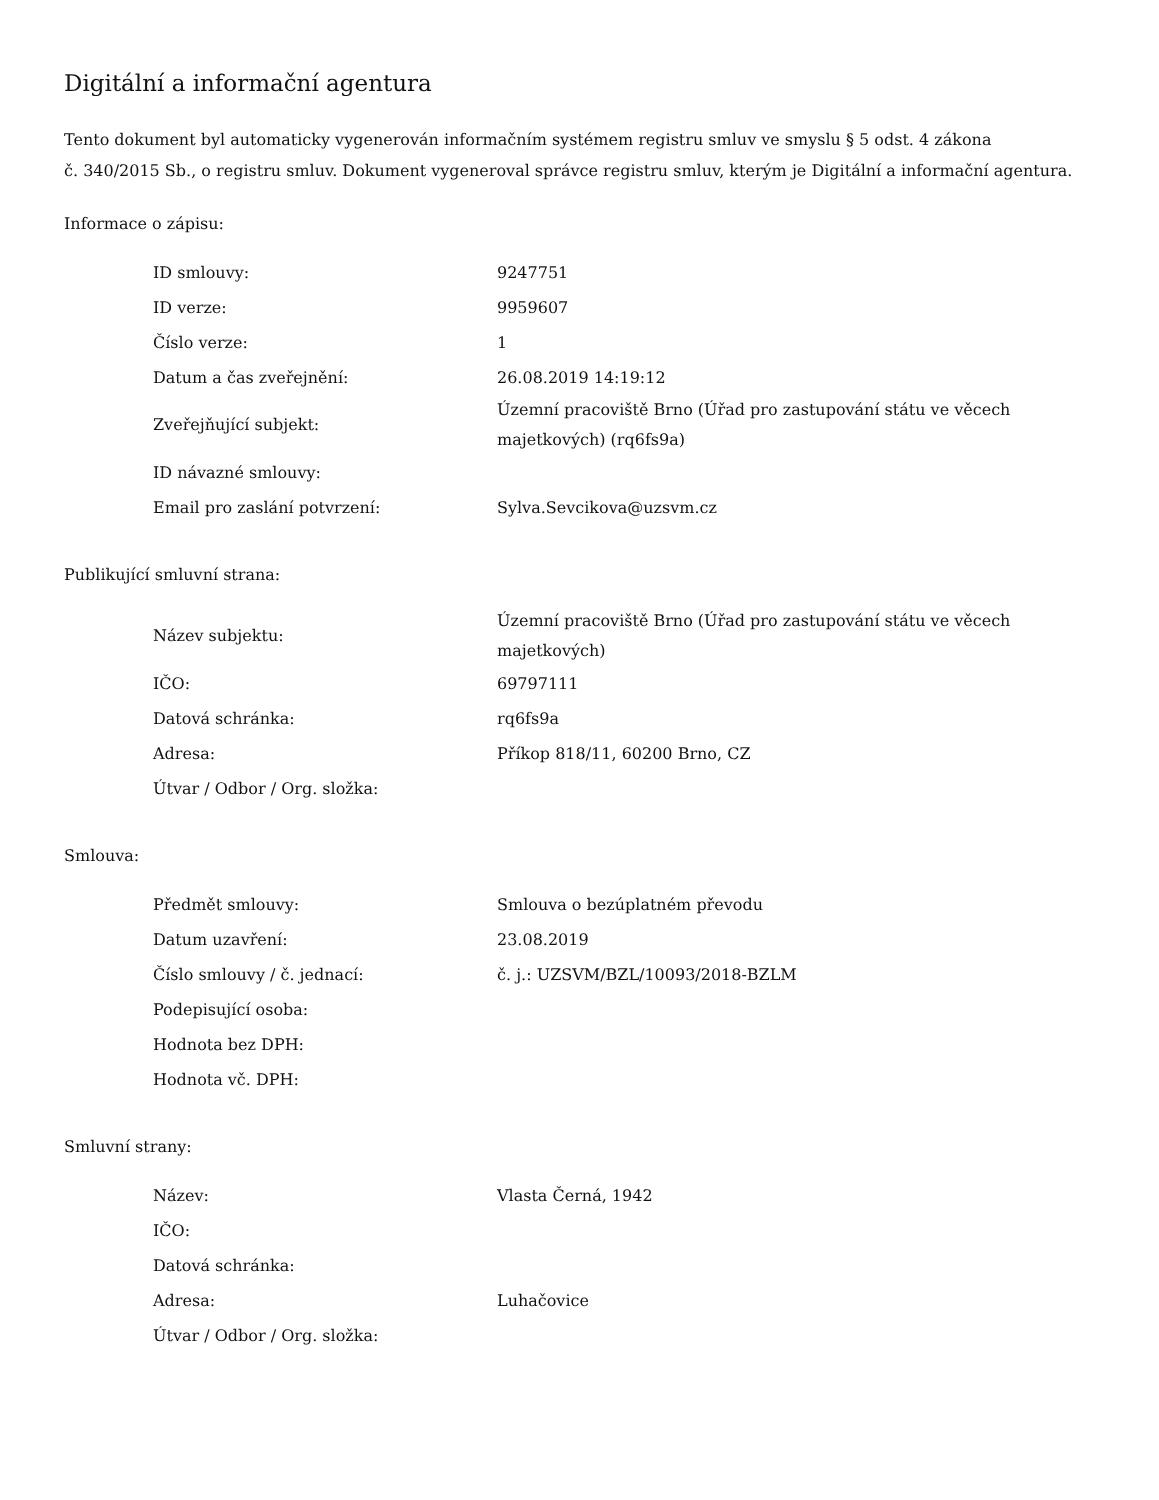Digitální a informační agentura
Tento dokument byl automaticky vygenerován informačním systémem registru smluv ve smyslu § 5 odst. 4 zákona
č. 340/2015 Sb., o registru smluv. Dokument vygeneroval správce registru smluv, kterým je Digitální a informační agentura.
Informace o zápisu:
| ID smlouvy: | 9247751 |
| ID verze: | 9959607 |
| Číslo verze: | 1 |
| Datum a čas zveřejnění: | 26.08.2019 14:19:12 |
| Zveřejňující subjekt: | Územní pracoviště Brno (Úřad pro zastupování státu ve věcech majetkových) (rq6fs9a) |
| ID návazné smlouvy: | |
| Email pro zaslání potvrzení: | Sylva.Sevcikova@uzsvm.cz |
Publikující smluvní strana:
| Název subjektu: | Územní pracoviště Brno (Úřad pro zastupování státu ve věcech majetkových) |
| IČO: | 69797111 |
| Datová schránka: | rq6fs9a |
| Adresa: | Příkop 818/11, 60200 Brno, CZ |
| Útvar / Odbor / Org. složka: | |
Smlouva:
| Předmět smlouvy: | Smlouva o bezúplatném převodu |
| Datum uzavření: | 23.08.2019 |
| Číslo smlouvy / č. jednací: | č. j.: UZSVM/BZL/10093/2018-BZLM |
| Podepisující osoba: | |
| Hodnota bez DPH: | |
| Hodnota vč. DPH: | |
Smluvní strany:
| Název: | Vlasta Černá, 1942 |
| IČO: | |
| Datová schránka: | |
| Adresa: | Luhačovice |
| Útvar / Odbor / Org. složka: | |